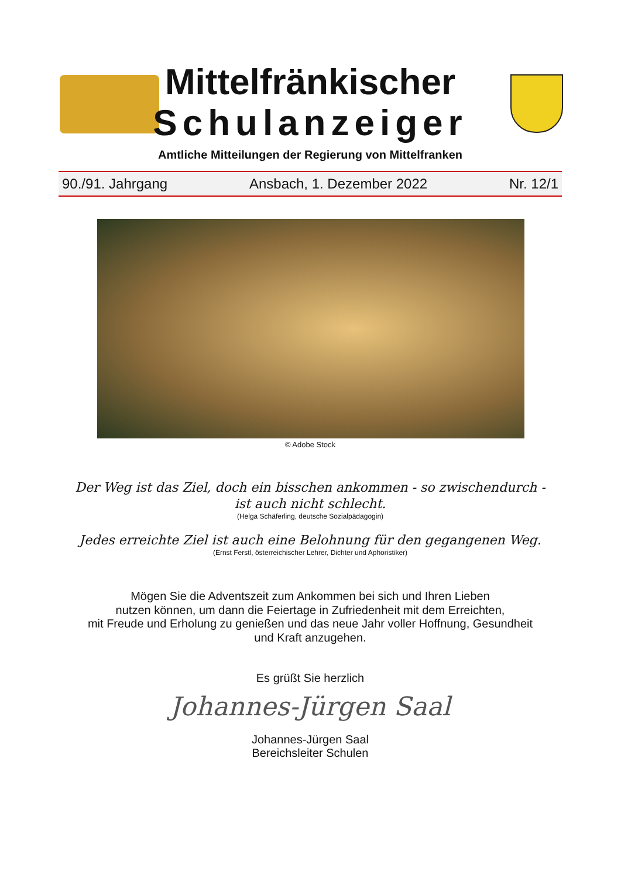Mittelfränkischer
Schulanzeiger
Amtliche Mitteilungen der Regierung von Mittelfranken
90./91. Jahrgang Ansbach, 1. Dezember 2022 Nr. 12/1
© Adobe Stock
Der Weg ist das Ziel, doch ein bisschen ankommen - so zwischendurch -
ist auch nicht schlecht.
(Helga Schäferling, deutsche Sozialpädagogin)
Jedes erreichte Ziel ist auch eine Belohnung für den gegangenen Weg.
(Ernst Ferstl, österreichischer Lehrer, Dichter und Aphoristiker)
Mögen Sie die Adventszeit zum Ankommen bei sich und Ihren Lieben
nutzen können, um dann die Feiertage in Zufriedenheit mit dem Erreichten,
mit Freude und Erholung zu genießen und das neue Jahr voller Hoffnung, Gesundheit
und Kraft anzugehen.
Es grüßt Sie herzlich
Johannes-Jürgen Saal
Johannes-Jürgen Saal
Bereichsleiter Schulen